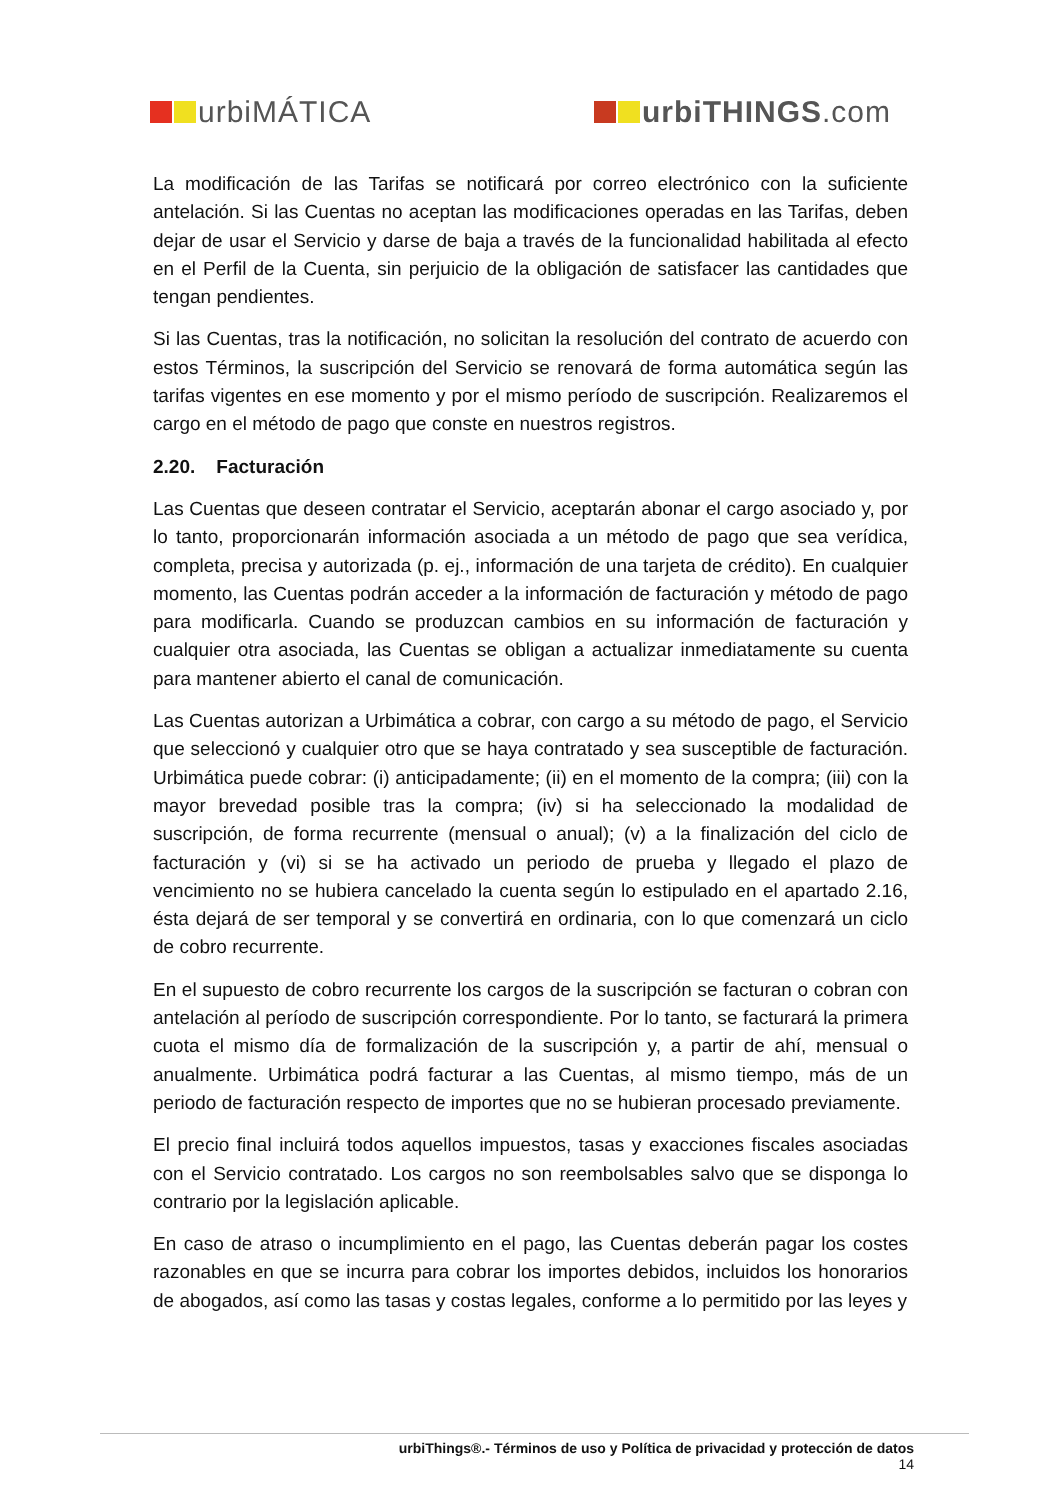urbiMÁTICA urbiTHINGS.com
La modificación de las Tarifas se notificará por correo electrónico con la suficiente antelación. Si las Cuentas no aceptan las modificaciones operadas en las Tarifas, deben dejar de usar el Servicio y darse de baja a través de la funcionalidad habilitada al efecto en el Perfil de la Cuenta, sin perjuicio de la obligación de satisfacer las cantidades que tengan pendientes.
Si las Cuentas, tras la notificación, no solicitan la resolución del contrato de acuerdo con estos Términos, la suscripción del Servicio se renovará de forma automática según las tarifas vigentes en ese momento y por el mismo período de suscripción. Realizaremos el cargo en el método de pago que conste en nuestros registros.
2.20. Facturación
Las Cuentas que deseen contratar el Servicio, aceptarán abonar el cargo asociado y, por lo tanto, proporcionarán información asociada a un método de pago que sea verídica, completa, precisa y autorizada (p. ej., información de una tarjeta de crédito). En cualquier momento, las Cuentas podrán acceder a la información de facturación y método de pago para modificarla. Cuando se produzcan cambios en su información de facturación y cualquier otra asociada, las Cuentas se obligan a actualizar inmediatamente su cuenta para mantener abierto el canal de comunicación.
Las Cuentas autorizan a Urbimática a cobrar, con cargo a su método de pago, el Servicio que seleccionó y cualquier otro que se haya contratado y sea susceptible de facturación. Urbimática puede cobrar: (i) anticipadamente; (ii) en el momento de la compra; (iii) con la mayor brevedad posible tras la compra; (iv) si ha seleccionado la modalidad de suscripción, de forma recurrente (mensual o anual); (v) a la finalización del ciclo de facturación y (vi) si se ha activado un periodo de prueba y llegado el plazo de vencimiento no se hubiera cancelado la cuenta según lo estipulado en el apartado 2.16, ésta dejará de ser temporal y se convertirá en ordinaria, con lo que comenzará un ciclo de cobro recurrente.
En el supuesto de cobro recurrente los cargos de la suscripción se facturan o cobran con antelación al período de suscripción correspondiente. Por lo tanto, se facturará la primera cuota el mismo día de formalización de la suscripción y, a partir de ahí, mensual o anualmente. Urbimática podrá facturar a las Cuentas, al mismo tiempo, más de un periodo de facturación respecto de importes que no se hubieran procesado previamente.
El precio final incluirá todos aquellos impuestos, tasas y exacciones fiscales asociadas con el Servicio contratado. Los cargos no son reembolsables salvo que se disponga lo contrario por la legislación aplicable.
En caso de atraso o incumplimiento en el pago, las Cuentas deberán pagar los costes razonables en que se incurra para cobrar los importes debidos, incluidos los honorarios de abogados, así como las tasas y costas legales, conforme a lo permitido por las leyes y
urbiThings®.- Términos de uso y Política de privacidad y protección de datos
14